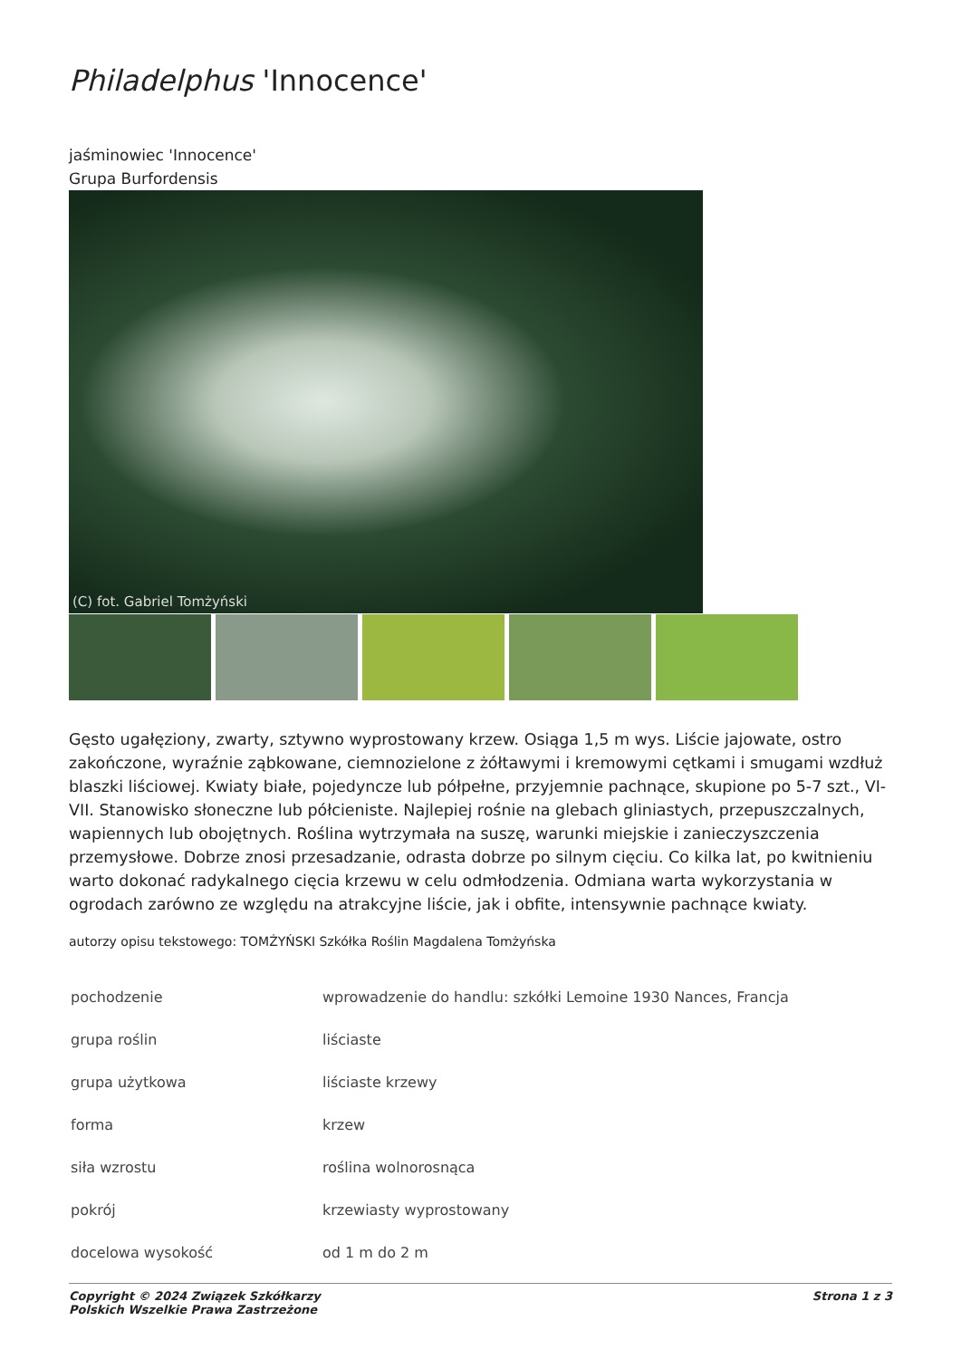Philadelphus 'Innocence'
jaśminowiec 'Innocence'
Grupa Burfordensis
(C) fot. Gabriel Tomżyński
Gęsto ugałęziony, zwarty, sztywno wyprostowany krzew. Osiąga 1,5 m wys. Liście jajowate, ostro zakończone, wyraźnie ząbkowane, ciemnozielone z żółtawymi i kremowymi cętkami i smugami wzdłuż blaszki liściowej. Kwiaty białe, pojedyncze lub półpełne, przyjemnie pachnące, skupione po 5-7 szt., VI-VII. Stanowisko słoneczne lub półcieniste. Najlepiej rośnie na glebach gliniastych, przepuszczalnych, wapiennych lub obojętnych. Roślina wytrzymała na suszę, warunki miejskie i zanieczyszczenia przemysłowe. Dobrze znosi przesadzanie, odrasta dobrze po silnym cięciu. Co kilka lat, po kwitnieniu warto dokonać radykalnego cięcia krzewu w celu odmłodzenia. Odmiana warta wykorzystania w ogrodach zarówno ze względu na atrakcyjne liście, jak i obfite, intensywnie pachnące kwiaty.
autorzy opisu tekstowego: TOMŻYŃSKI Szkółka Roślin Magdalena Tomżyńska
| pochodzenie | wprowadzenie do handlu: szkółki Lemoine 1930 Nances, Francja |
| grupa roślin | liściaste |
| grupa użytkowa | liściaste krzewy |
| forma | krzew |
| siła wzrostu | roślina wolnorosnąca |
| pokrój | krzewiasty wyprostowany |
| docelowa wysokość | od 1 m do 2 m |
Copyright © 2024 Związek Szkółkarzy
Polskich Wszelkie Prawa Zastrzeżone
Strona 1 z 3